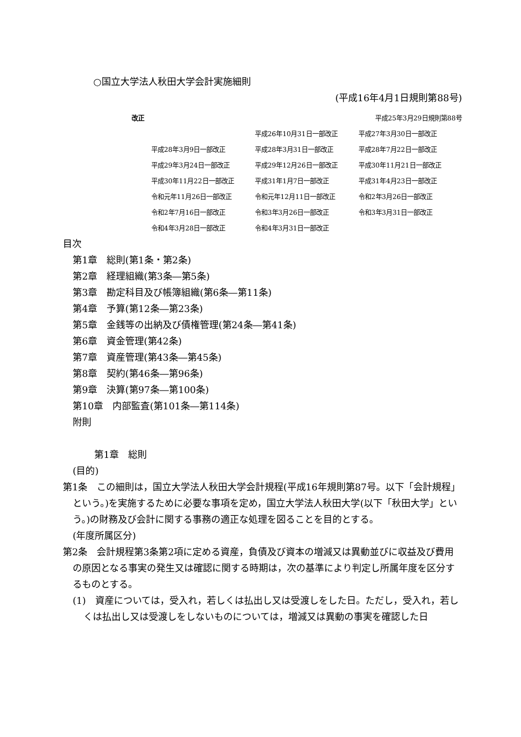○国立大学法人秋田大学会計実施細則
(平成16年4月1日規則第88号)
改正 平成25年3月29日規則第88号
| | 平成26年10月31日一部改正 | 平成27年3月30日一部改正 |
| 平成28年3月9日一部改正 | 平成28年3月31日一部改正 | 平成28年7月22日一部改正 |
| 平成29年3月24日一部改正 | 平成29年12月26日一部改正 | 平成30年11月21日一部改正 |
| 平成30年11月22日一部改正 | 平成31年1月7日一部改正 | 平成31年4月23日一部改正 |
| 令和元年11月26日一部改正 | 令和元年12月11日一部改正 | 令和2年3月26日一部改正 |
| 令和2年7月16日一部改正 | 令和3年3月26日一部改正 | 令和3年3月31日一部改正 |
| 令和4年3月28日一部改正 | 令和4年3月31日一部改正 | |
目次
第1章　総則(第1条・第2条)
第2章　経理組織(第3条―第5条)
第3章　勘定科目及び帳簿組織(第6条―第11条)
第4章　予算(第12条―第23条)
第5章　金銭等の出納及び債権管理(第24条―第41条)
第6章　資金管理(第42条)
第7章　資産管理(第43条―第45条)
第8章　契約(第46条―第96条)
第9章　決算(第97条―第100条)
第10章　内部監査(第101条―第114条)
附則
第1章　総則
(目的)
第1条　この細則は，国立大学法人秋田大学会計規程(平成16年規則第87号。以下「会計規程」という。)を実施するために必要な事項を定め，国立大学法人秋田大学(以下「秋田大学」という。)の財務及び会計に関する事務の適正な処理を図ることを目的とする。
(年度所属区分)
第2条　会計規程第3条第2項に定める資産，負債及び資本の増減又は異動並びに収益及び費用の原因となる事実の発生又は確認に関する時期は，次の基準により判定し所属年度を区分するものとする。
(1)　資産については，受入れ，若しくは払出し又は受渡しをした日。ただし，受入れ，若しくは払出し又は受渡しをしないものについては，増減又は異動の事実を確認した日